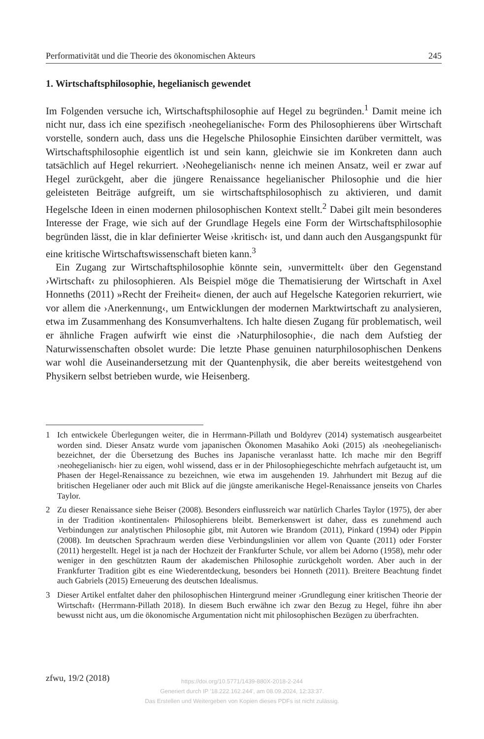Performativität und die Theorie des ökonomischen Akteurs 245
1. Wirtschaftsphilosophie, hegelianisch gewendet
Im Folgenden versuche ich, Wirtschaftsphilosophie auf Hegel zu begründen.<sup>1</sup> Damit meine ich nicht nur, dass ich eine spezifisch ›neohegelianische‹ Form des Philosophierens über Wirtschaft vorstelle, sondern auch, dass uns die Hegelsche Philosophie Einsichten darüber vermittelt, was Wirtschaftsphilosophie eigentlich ist und sein kann, gleichwie sie im Konkreten dann auch tatsächlich auf Hegel rekurriert. ›Neohegelianisch‹ nenne ich meinen Ansatz, weil er zwar auf Hegel zurückgeht, aber die jüngere Renaissance hegelianischer Philosophie und die hier geleisteten Beiträge aufgreift, um sie wirtschaftsphilosophisch zu aktivieren, und damit Hegelsche Ideen in einen modernen philosophischen Kontext stellt.<sup>2</sup> Dabei gilt mein besonderes Interesse der Frage, wie sich auf der Grundlage Hegels eine Form der Wirtschaftsphilosophie begründen lässt, die in klar definierter Weise ›kritisch‹ ist, und dann auch den Ausgangspunkt für eine kritische Wirtschaftswissenschaft bieten kann.<sup>3</sup>
Ein Zugang zur Wirtschaftsphilosophie könnte sein, ›unvermittelt‹ über den Gegenstand ›Wirtschaft‹ zu philosophieren. Als Beispiel möge die Thematisierung der Wirtschaft in Axel Honneths (2011) »Recht der Freiheit« dienen, der auch auf Hegelsche Kategorien rekurriert, wie vor allem die ›Anerkennung‹, um Entwicklungen der modernen Marktwirtschaft zu analysieren, etwa im Zusammenhang des Konsumverhaltens. Ich halte diesen Zugang für problematisch, weil er ähnliche Fragen aufwirft wie einst die ›Naturphilosophie‹, die nach dem Aufstieg der Naturwissenschaften obsolet wurde: Die letzte Phase genuinen naturphilosophischen Denkens war wohl die Auseinandersetzung mit der Quantenphysik, die aber bereits weitestgehend von Physikern selbst betrieben wurde, wie Heisenberg.
1 Ich entwickele Überlegungen weiter, die in Herrmann-Pillath und Boldyrev (2014) systematisch ausgearbeitet worden sind. Dieser Ansatz wurde vom japanischen Ökonomen Masahiko Aoki (2015) als ›neohegelianisch‹ bezeichnet, der die Übersetzung des Buches ins Japanische veranlasst hatte. Ich mache mir den Begriff ›neohegelianisch‹ hier zu eigen, wohl wissend, dass er in der Philosophiegeschichte mehrfach aufgetaucht ist, um Phasen der Hegel-Renaissance zu bezeichnen, wie etwa im ausgehenden 19. Jahrhundert mit Bezug auf die britischen Hegelianer oder auch mit Blick auf die jüngste amerikanische Hegel-Renaissance jenseits von Charles Taylor.
2 Zu dieser Renaissance siehe Beiser (2008). Besonders einflussreich war natürlich Charles Taylor (1975), der aber in der Tradition ›kontinentalen‹ Philosophierens bleibt. Bemerkenswert ist daher, dass es zunehmend auch Verbindungen zur analytischen Philosophie gibt, mit Autoren wie Brandom (2011), Pinkard (1994) oder Pippin (2008). Im deutschen Sprachraum werden diese Verbindungslinien vor allem von Quante (2011) oder Forster (2011) hergestellt. Hegel ist ja nach der Hochzeit der Frankfurter Schule, vor allem bei Adorno (1958), mehr oder weniger in den geschützten Raum der akademischen Philosophie zurückgeholt worden. Aber auch in der Frankfurter Tradition gibt es eine Wiederentdeckung, besonders bei Honneth (2011). Breitere Beachtung findet auch Gabriels (2015) Erneuerung des deutschen Idealismus.
3 Dieser Artikel entfaltet daher den philosophischen Hintergrund meiner ›Grundlegung einer kritischen Theorie der Wirtschaft‹ (Herrmann-Pillath 2018). In diesem Buch erwähne ich zwar den Bezug zu Hegel, führe ihn aber bewusst nicht aus, um die ökonomische Argumentation nicht mit philosophischen Bezügen zu überfrachten.
zfwu, 19/2 (2018)
https://doi.org/10.5771/1439-880X-2018-2-244
Generiert durch IP '18.222.162.244', am 08.09.2024, 12:33:37.
Das Erstellen und Weitergeben von Kopien dieses PDFs ist nicht zulässig.